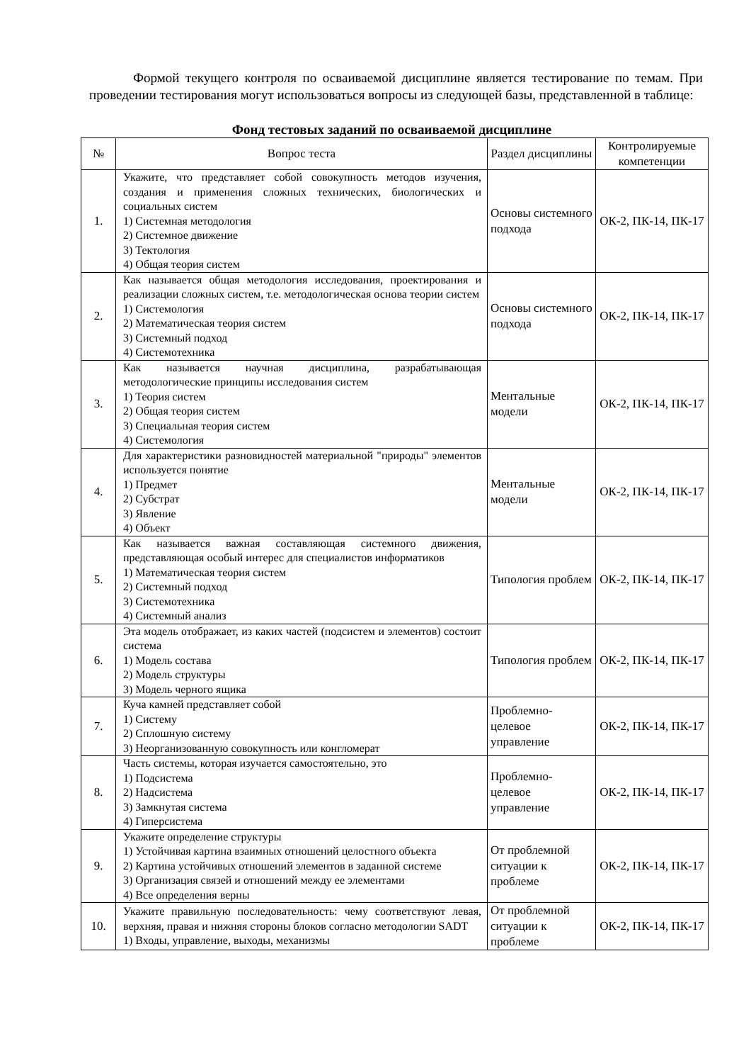Формой текущего контроля по осваиваемой дисциплине является тестирование по темам. При проведении тестирования могут использоваться вопросы из следующей базы, представленной в таблице:
Фонд тестовых заданий по осваиваемой дисциплине
| № | Вопрос теста | Раздел дисциплины | Контролируемые компетенции |
| --- | --- | --- | --- |
| 1. | Укажите, что представляет собой совокупность методов изучения, создания и применения сложных технических, биологических и социальных систем 1) Системная методология 2) Системное движение 3) Тектология 4) Общая теория систем | Основы системного подхода | ОК-2, ПК-14, ПК-17 |
| 2. | Как называется общая методология исследования, проектирования и реализации сложных систем, т.е. методологическая основа теории систем 1) Системология 2) Математическая теория систем 3) Системный подход 4) Системотехника | Основы системного подхода | ОК-2, ПК-14, ПК-17 |
| 3. | Как называется научная дисциплина, разрабатывающая методологические принципы исследования систем 1) Теория систем 2) Общая теория систем 3) Специальная теория систем 4) Системология | Ментальные модели | ОК-2, ПК-14, ПК-17 |
| 4. | Для характеристики разновидностей материальной "природы" элементов используется понятие 1) Предмет 2) Субстрат 3) Явление 4) Объект | Ментальные модели | ОК-2, ПК-14, ПК-17 |
| 5. | Как называется важная составляющая системного движения, представляющая особый интерес для специалистов информатиков 1) Математическая теория систем 2) Системный подход 3) Системотехника 4) Системный анализ | Типология проблем | ОК-2, ПК-14, ПК-17 |
| 6. | Эта модель отображает, из каких частей (подсистем и элементов) состоит система 1) Модель состава 2) Модель структуры 3) Модель черного ящика | Типология проблем | ОК-2, ПК-14, ПК-17 |
| 7. | Куча камней представляет собой 1) Систему 2) Сплошную систему 3) Неорганизованную совокупность или конгломерат | Проблемно-целевое управление | ОК-2, ПК-14, ПК-17 |
| 8. | Часть системы, которая изучается самостоятельно, это 1) Подсистема 2) Надсистема 3) Замкнутая система 4) Гиперсистема | Проблемно-целевое управление | ОК-2, ПК-14, ПК-17 |
| 9. | Укажите определение структуры 1) Устойчивая картина взаимных отношений целостного объекта 2) Картина устойчивых отношений элементов в заданной системе 3) Организация связей и отношений между ее элементами 4) Все определения верны | От проблемной ситуации к проблеме | ОК-2, ПК-14, ПК-17 |
| 10. | Укажите правильную последовательность: чему соответствуют левая, верхняя, правая и нижняя стороны блоков согласно методологии SADT 1) Входы, управление, выходы, механизмы | От проблемной ситуации к проблеме | ОК-2, ПК-14, ПК-17 |